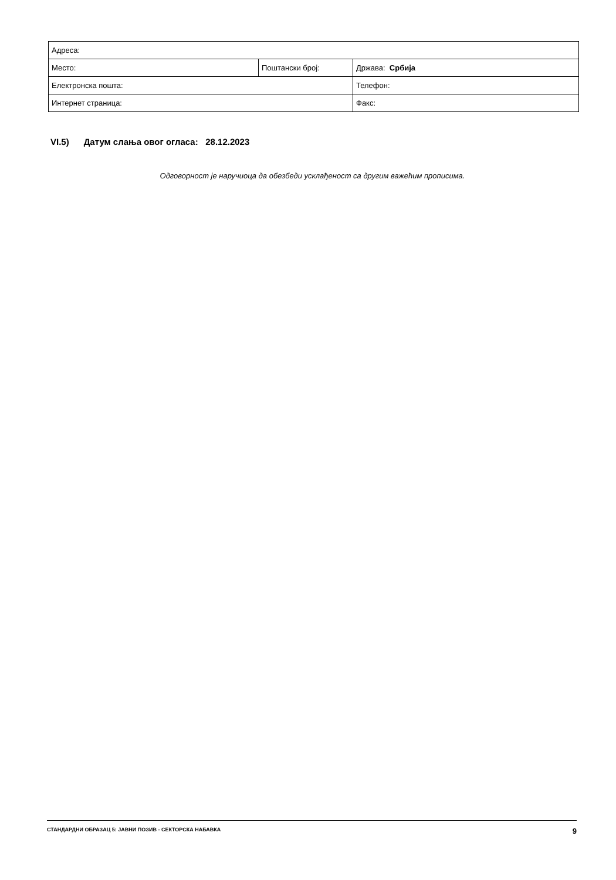| Адреса: | | |
| Место: | Поштански број: | Држава: Србија |
| Електронска пошта: | | Телефон: |
| Интернет страница: | | Факс: |
VI.5) Датум слања овог огласа: 28.12.2023
Одговорност је наручиоца да обезбеди усклађеност са другим важећим прописима.
СТАНДАРДНИ ОБРАЗАЦ 5: ЈАВНИ ПОЗИВ - СЕКТОРСКА НАБАВКА 9